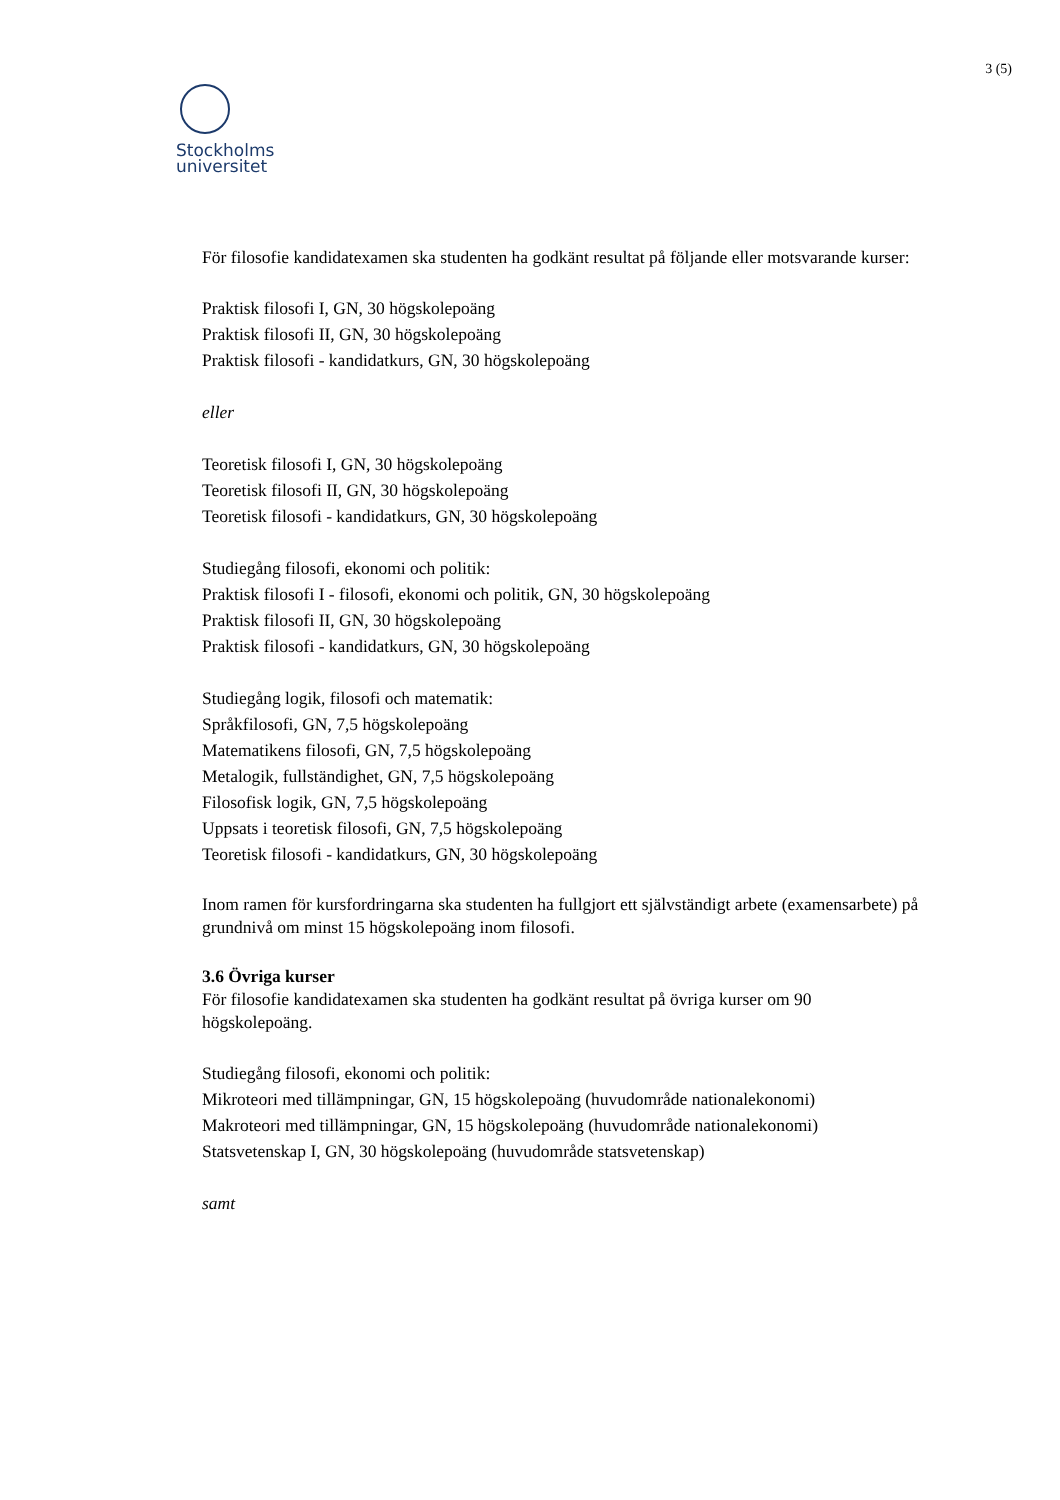3 (5)
Stockholms
universitet
För filosofie kandidatexamen ska studenten ha godkänt resultat på följande eller motsvarande kurser:
Praktisk filosofi I, GN, 30 högskolepoäng
Praktisk filosofi II, GN, 30 högskolepoäng
Praktisk filosofi - kandidatkurs, GN, 30 högskolepoäng
eller
Teoretisk filosofi I, GN, 30 högskolepoäng
Teoretisk filosofi II, GN, 30 högskolepoäng
Teoretisk filosofi - kandidatkurs, GN, 30 högskolepoäng
Studiegång filosofi, ekonomi och politik:
Praktisk filosofi I - filosofi, ekonomi och politik, GN, 30 högskolepoäng
Praktisk filosofi II, GN, 30 högskolepoäng
Praktisk filosofi - kandidatkurs, GN, 30 högskolepoäng
Studiegång logik, filosofi och matematik:
Språkfilosofi, GN, 7,5 högskolepoäng
Matematikens filosofi, GN, 7,5 högskolepoäng
Metalogik, fullständighet, GN, 7,5 högskolepoäng
Filosofisk logik, GN, 7,5 högskolepoäng
Uppsats i teoretisk filosofi, GN, 7,5 högskolepoäng
Teoretisk filosofi - kandidatkurs, GN, 30 högskolepoäng
Inom ramen för kursfordringarna ska studenten ha fullgjort ett självständigt arbete (examensarbete) på grundnivå om minst 15 högskolepoäng inom filosofi.
3.6 Övriga kurser
För filosofie kandidatexamen ska studenten ha godkänt resultat på övriga kurser om 90 högskolepoäng.
Studiegång filosofi, ekonomi och politik:
Mikroteori med tillämpningar, GN, 15 högskolepoäng (huvudområde nationalekonomi)
Makroteori med tillämpningar, GN, 15 högskolepoäng (huvudområde nationalekonomi)
Statsvetenskap I, GN, 30 högskolepoäng (huvudområde statsvetenskap)
samt